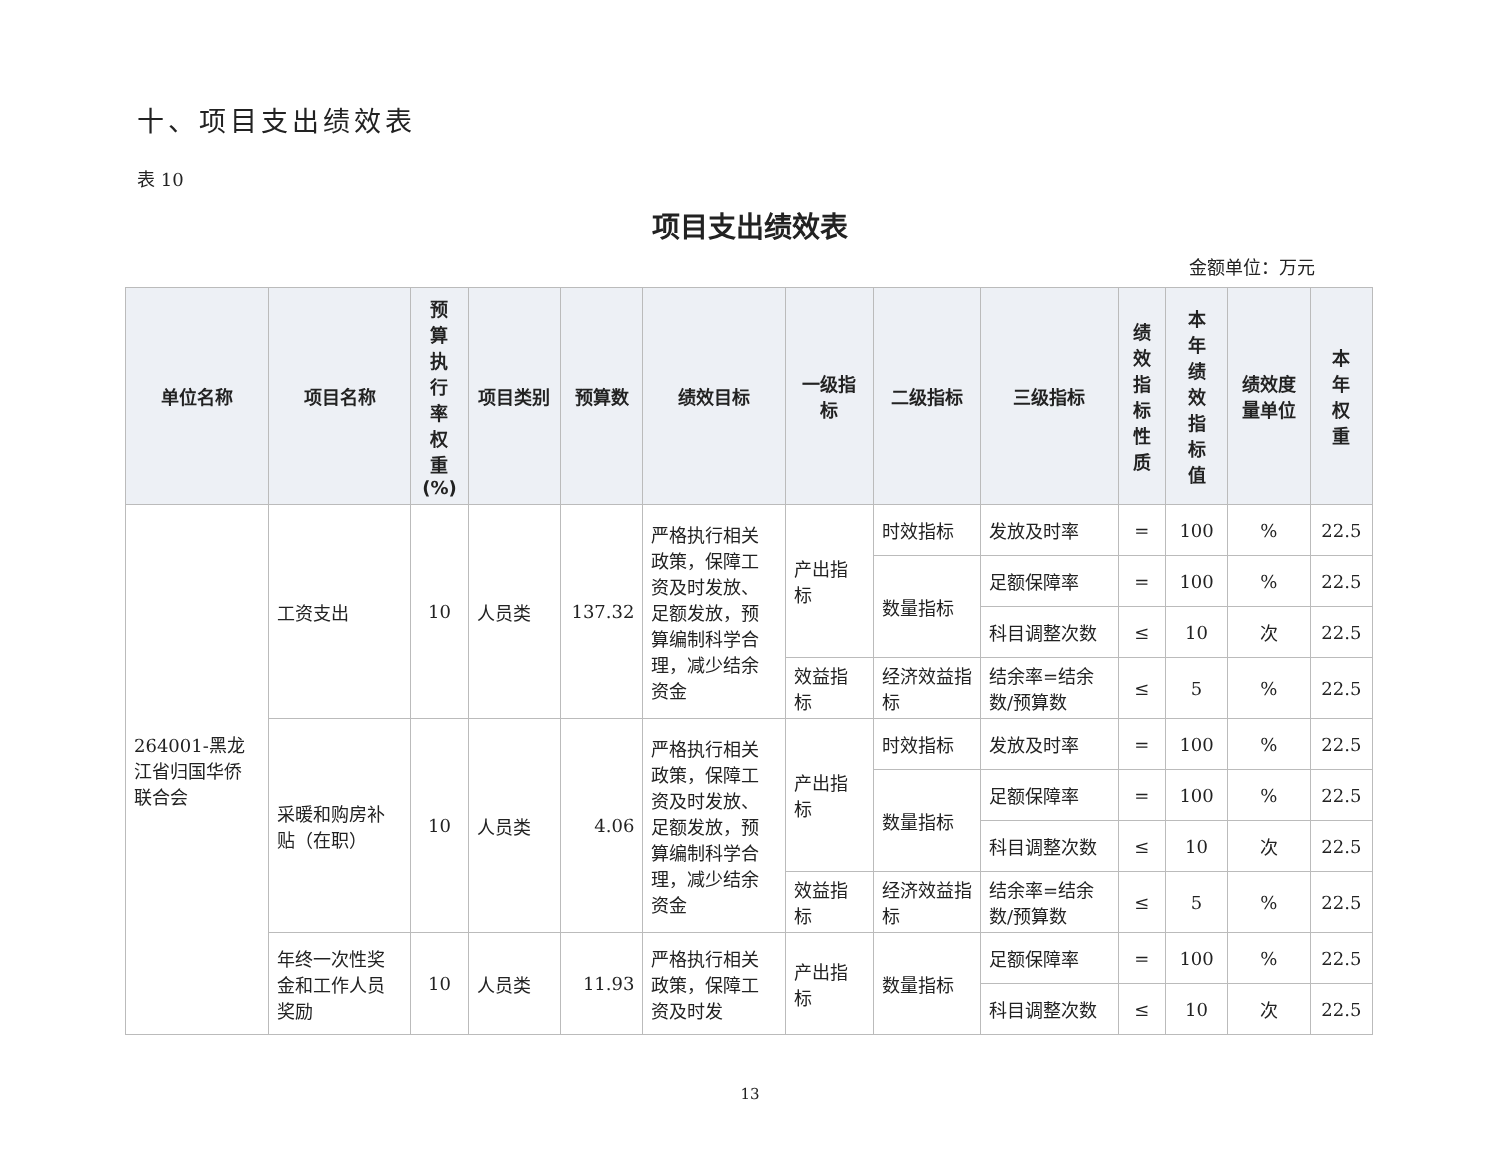十、项目支出绩效表
表 10
项目支出绩效表
金额单位：万元
| 单位名称 | 项目名称 | 预 算 执 行 率 权 重 (%) | 项目类别 | 预算数 | 绩效目标 | 一级指标 | 二级指标 | 三级指标 | 绩 效 指 标 性 质 | 本 年 绩 效 指 标 值 | 绩效度量单位 | 本 年 权 重 |
| --- | --- | --- | --- | --- | --- | --- | --- | --- | --- | --- | --- | --- |
| 264001-黑龙江省归国华侨联合会 | 工资支出 | 10 | 人员类 | 137.32 | 严格执行相关政策，保障工资及时发放、足额发放，预算编制科学合理，减少结余资金 | 产出指标 | 时效指标 | 发放及时率 | = | 100 | % | 22.5 |
| | | | | | | | 数量指标 | 足额保障率 | = | 100 | % | 22.5 |
| | | | | | | | | 科目调整次数 | ≤ | 10 | 次 | 22.5 |
| | | | | | | 效益指标 | 经济效益指标 | 结余率=结余数/预算数 | ≤ | 5 | % | 22.5 |
| | 采暖和购房补贴（在职） | 10 | 人员类 | 4.06 | 严格执行相关政策，保障工资及时发放、足额发放，预算编制科学合理，减少结余资金 | 产出指标 | 时效指标 | 发放及时率 | = | 100 | % | 22.5 |
| | | | | | | | 数量指标 | 足额保障率 | = | 100 | % | 22.5 |
| | | | | | | | | 科目调整次数 | ≤ | 10 | 次 | 22.5 |
| | | | | | | 效益指标 | 经济效益指标 | 结余率=结余数/预算数 | ≤ | 5 | % | 22.5 |
| | 年终一次性奖金和工作人员奖励 | 10 | 人员类 | 11.93 | 严格执行相关政策，保障工资及时发 | 产出指标 | 数量指标 | 足额保障率 | = | 100 | % | 22.5 |
| | | | | | | | | 科目调整次数 | ≤ | 10 | 次 | 22.5 |
13